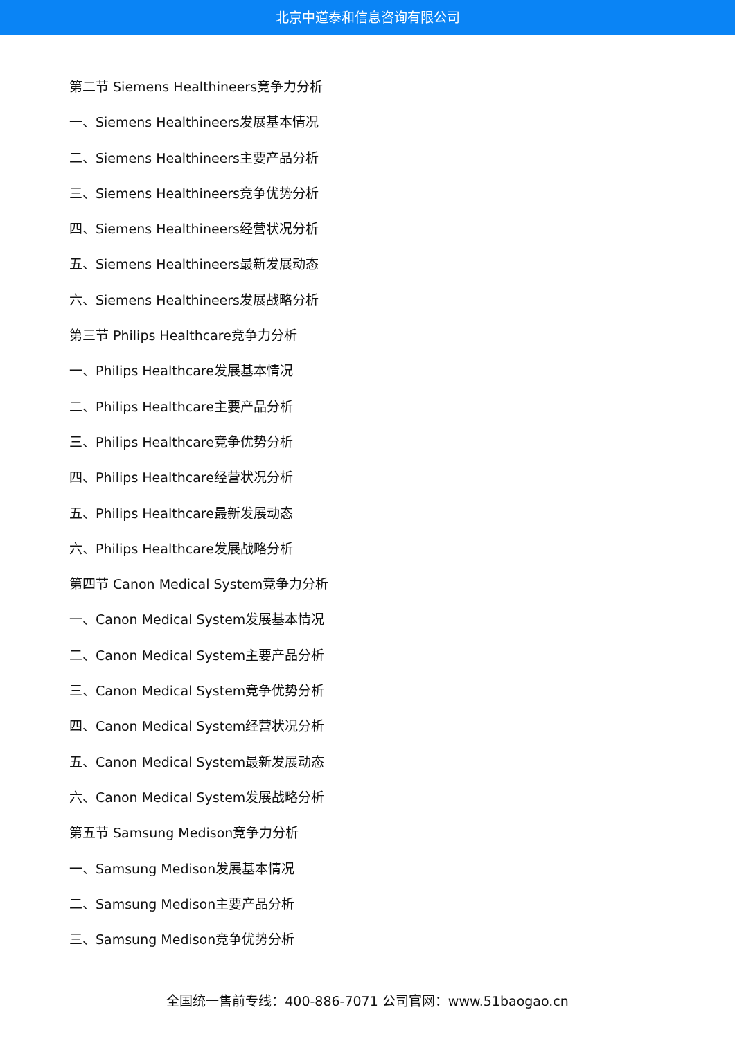北京中道泰和信息咨询有限公司
第二节 Siemens Healthineers竞争力分析
一、Siemens Healthineers发展基本情况
二、Siemens Healthineers主要产品分析
三、Siemens Healthineers竞争优势分析
四、Siemens Healthineers经营状况分析
五、Siemens Healthineers最新发展动态
六、Siemens Healthineers发展战略分析
第三节 Philips Healthcare竞争力分析
一、Philips Healthcare发展基本情况
二、Philips Healthcare主要产品分析
三、Philips Healthcare竞争优势分析
四、Philips Healthcare经营状况分析
五、Philips Healthcare最新发展动态
六、Philips Healthcare发展战略分析
第四节 Canon Medical System竞争力分析
一、Canon Medical System发展基本情况
二、Canon Medical System主要产品分析
三、Canon Medical System竞争优势分析
四、Canon Medical System经营状况分析
五、Canon Medical System最新发展动态
六、Canon Medical System发展战略分析
第五节 Samsung Medison竞争力分析
一、Samsung Medison发展基本情况
二、Samsung Medison主要产品分析
三、Samsung Medison竞争优势分析
全国统一售前专线：400-886-7071 公司官网：www.51baogao.cn